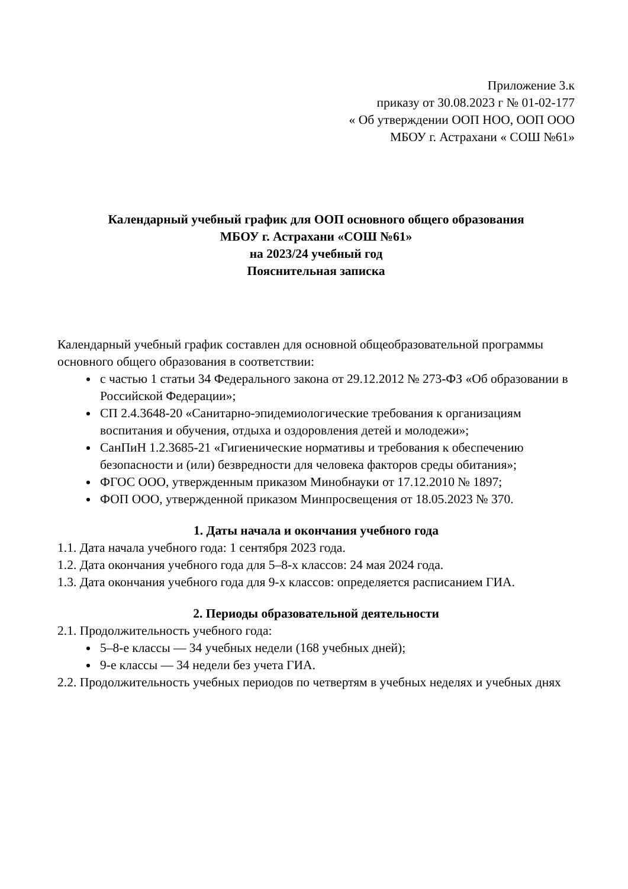Приложение 3.к
приказу от 30.08.2023 г № 01-02-177
« Об утверждении ООП НОО, ООП ООО
МБОУ г. Астрахани « СОШ №61»
Календарный учебный график для ООП основного общего образования
МБОУ г. Астрахани «СОШ №61»
на 2023/24 учебный год
Пояснительная записка
Календарный учебный график составлен для основной общеобразовательной программы основного общего образования в соответствии:
с частью 1 статьи 34 Федерального закона от 29.12.2012 № 273-ФЗ «Об образовании в Российской Федерации»;
СП 2.4.3648-20 «Санитарно-эпидемиологические требования к организациям воспитания и обучения, отдыха и оздоровления детей и молодежи»;
СанПиН 1.2.3685-21 «Гигиенические нормативы и требования к обеспечению безопасности и (или) безвредности для человека факторов среды обитания»;
ФГОС ООО, утвержденным приказом Минобнауки от 17.12.2010 № 1897;
ФОП ООО, утвержденной приказом Минпросвещения от 18.05.2023 № 370.
1. Даты начала и окончания учебного года
1.1. Дата начала учебного года: 1 сентября 2023 года.
1.2. Дата окончания учебного года для 5–8-х классов: 24 мая 2024 года.
1.3. Дата окончания учебного года для 9-х классов: определяется расписанием ГИА.
2. Периоды образовательной деятельности
2.1. Продолжительность учебного года:
5–8-е классы — 34 учебных недели (168 учебных дней);
9-е классы — 34 недели без учета ГИА.
2.2. Продолжительность учебных периодов по четвертям в учебных неделях и учебных днях